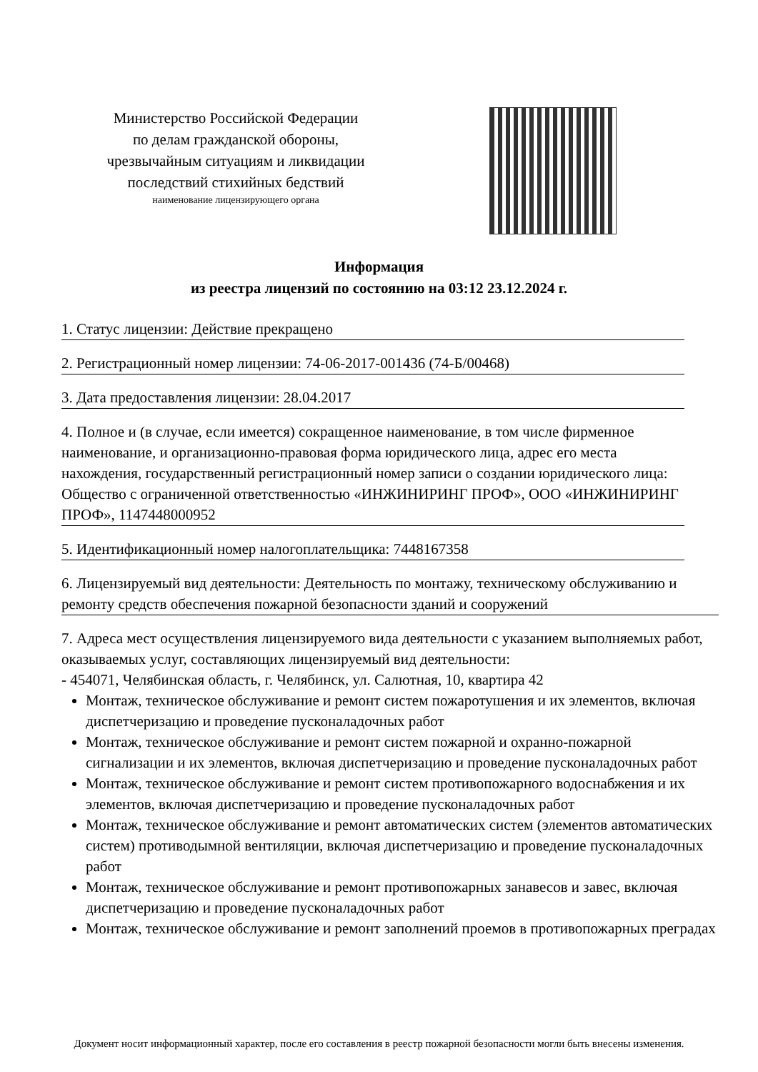Министерство Российской Федерации
по делам гражданской обороны,
чрезвычайным ситуациям и ликвидации
последствий стихийных бедствий
наименование лицензирующего органа
Информация
из реестра лицензий по состоянию на 03:12 23.12.2024 г.
1. Статус лицензии: Действие прекращено
2. Регистрационный номер лицензии: 74-06-2017-001436 (74-Б/00468)
3. Дата предоставления лицензии: 28.04.2017
4. Полное и (в случае, если имеется) сокращенное наименование, в том числе фирменное наименование, и организационно-правовая форма юридического лица, адрес его места нахождения, государственный регистрационный номер записи о создании юридического лица: Общество с ограниченной ответственностью «ИНЖИНИРИНГ ПРОФ», ООО «ИНЖИНИРИНГ ПРОФ», 1147448000952
5. Идентификационный номер налогоплательщика: 7448167358
6. Лицензируемый вид деятельности: Деятельность по монтажу, техническому обслуживанию и ремонту средств обеспечения пожарной безопасности зданий и сооружений
7. Адреса мест осуществления лицензируемого вида деятельности с указанием выполняемых работ, оказываемых услуг, составляющих лицензируемый вид деятельности:
- 454071, Челябинская область, г. Челябинск, ул. Салютная, 10, квартира 42
Монтаж, техническое обслуживание и ремонт систем пожаротушения и их элементов, включая диспетчеризацию и проведение пусконаладочных работ
Монтаж, техническое обслуживание и ремонт систем пожарной и охранно-пожарной сигнализации и их элементов, включая диспетчеризацию и проведение пусконаладочных работ
Монтаж, техническое обслуживание и ремонт систем противопожарного водоснабжения и их элементов, включая диспетчеризацию и проведение пусконаладочных работ
Монтаж, техническое обслуживание и ремонт автоматических систем (элементов автоматических систем) противодымной вентиляции, включая диспетчеризацию и проведение пусконаладочных работ
Монтаж, техническое обслуживание и ремонт противопожарных занавесов и завес, включая диспетчеризацию и проведение пусконаладочных работ
Монтаж, техническое обслуживание и ремонт заполнений проемов в противопожарных преградах
Документ носит информационный характер, после его составления в реестр пожарной безопасности могли быть внесены изменения.